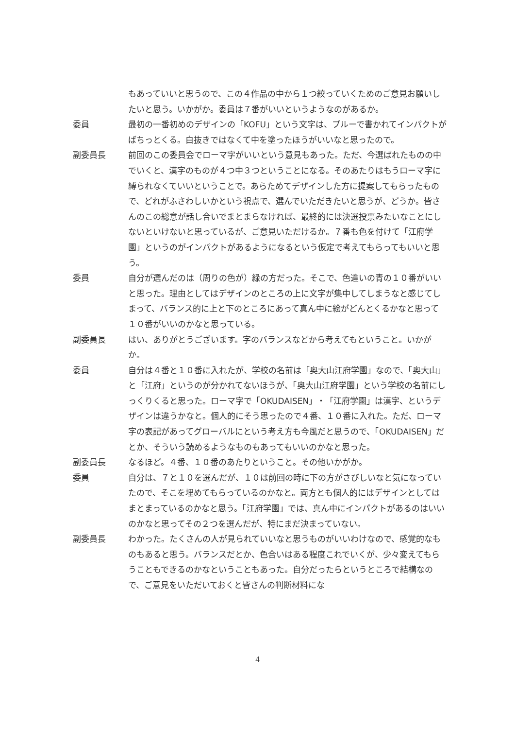もあっていいと思うので、この４作品の中から１つ絞っていくためのご意見お願いしたいと思う。いかがか。委員は７番がいいというようなのがあるか。
委員 最初の一番初めのデザインの「KOFU」という文字は、ブルーで書かれてインパクトがばちっとくる。白抜きではなくて中を塗ったほうがいいなと思ったので。
副委員長 前回のこの委員会でローマ字がいいという意見もあった。ただ、今選ばれたものの中でいくと、漢字のものが４つ中３つということになる。そのあたりはもうローマ字に縛られなくていいということで。あらためてデザインした方に提案してもらったもので、どれがふさわしいかという視点で、選んでいただきたいと思うが、どうか。皆さんのこの総意が話し合いでまとまらなければ、最終的には決選投票みたいなことにしないといけないと思っているが、ご意見いただけるか。７番も色を付けて「江府学園」というのがインパクトがあるようになるという仮定で考えてもらってもいいと思う。
委員 自分が選んだのは（周りの色が）緑の方だった。そこで、色違いの青の１０番がいいと思った。理由としてはデザインのところの上に文字が集中してしまうなと感じてしまって、バランス的に上と下のところにあって真ん中に絵がどんとくるかなと思って１０番がいいのかなと思っている。
副委員長 はい、ありがとうございます。字のバランスなどから考えてもということ。いかがか。
委員 自分は４番と１０番に入れたが、学校の名前は「奥大山江府学園」なので、「奥大山」と「江府」というのが分かれてないほうが、「奥大山江府学園」という学校の名前にしっくりくると思った。ローマ字で「OKUDAISEN」・「江府学園」は漢字、というデザインは違うかなと。個人的にそう思ったので４番、１０番に入れた。ただ、ローマ字の表記があってグローバルにという考え方も今風だと思うので、「OKUDAISEN」だとか、そういう読めるようなものもあってもいいのかなと思った。
副委員長 なるほど。４番、１０番のあたりということ。その他いかがか。
委員 自分は、７と１０を選んだが、１０は前回の時に下の方がさびしいなと気になっていたので、そこを埋めてもらっているのかなと。両方とも個人的にはデザインとしてはまとまっているのかなと思う。「江府学園」では、真ん中にインパクトがあるのはいいのかなと思ってその２つを選んだが、特にまだ決まっていない。
副委員長 わかった。たくさんの人が見られていいなと思うものがいいわけなので、感覚的なものもあると思う。バランスだとか、色合いはある程度これでいくが、少々変えてもらうこともできるのかなということもあった。自分だったらというところで結構なので、ご意見をいただいておくと皆さんの判断材料にな
4